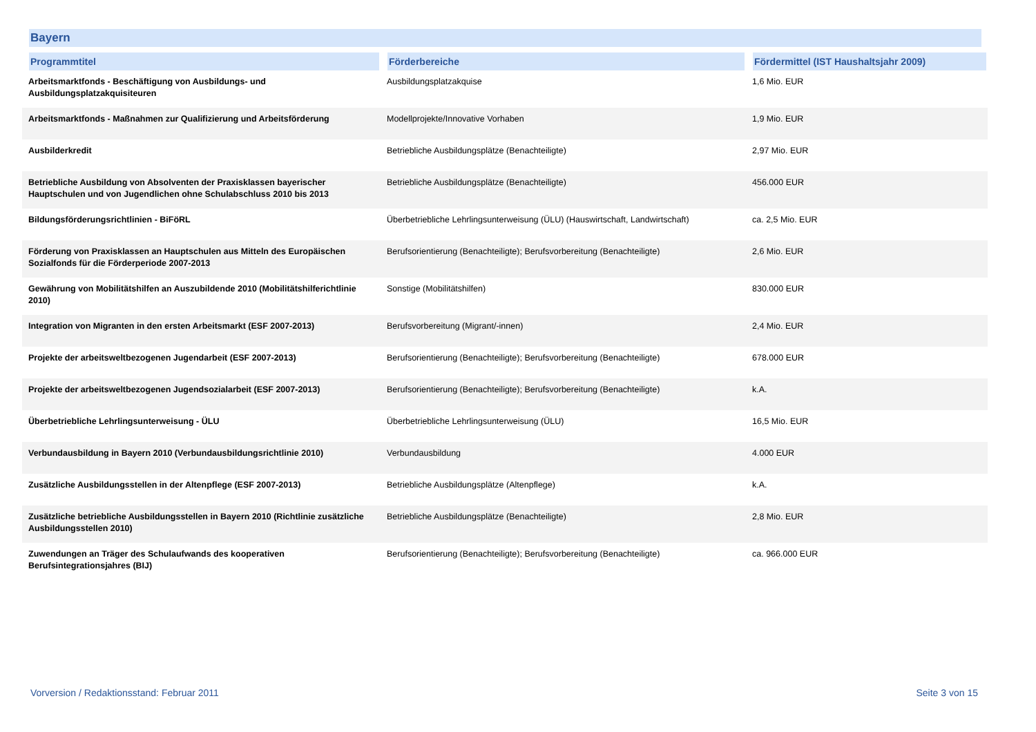Bayern
| Programmtitel | Förderbereiche | Fördermittel (IST Haushaltsjahr 2009) |
| --- | --- | --- |
| Arbeitsmarktfonds - Beschäftigung von Ausbildungs- und Ausbildungsplatzakquisiteuren | Ausbildungsplatzakquise | 1,6 Mio. EUR |
| Arbeitsmarktfonds - Maßnahmen zur Qualifizierung und Arbeitsförderung | Modellprojekte/Innovative Vorhaben | 1,9 Mio. EUR |
| Ausbilderkredit | Betriebliche Ausbildungsplätze (Benachteiligte) | 2,97 Mio. EUR |
| Betriebliche Ausbildung von Absolventen der Praxisklassen bayerischer Hauptschulen und von Jugendlichen ohne Schulabschluss 2010 bis 2013 | Betriebliche Ausbildungsplätze (Benachteiligte) | 456.000 EUR |
| Bildungsförderungsrichtlinien - BiFöRL | Überbetriebliche Lehrlingsunterweisung (ÜLU) (Hauswirtschaft, Landwirtschaft) | ca. 2,5 Mio. EUR |
| Förderung von Praxisklassen an Hauptschulen aus Mitteln des Europäischen Sozialfonds für die Förderperiode 2007-2013 | Berufsorientierung (Benachteiligte); Berufsvorbereitung (Benachteiligte) | 2,6 Mio. EUR |
| Gewährung von Mobilitätshilfen an Auszubildende 2010 (Mobilitätshilferichtlinie 2010) | Sonstige (Mobilitätshilfen) | 830.000 EUR |
| Integration von Migranten in den ersten Arbeitsmarkt (ESF 2007-2013) | Berufsvorbereitung (Migrant/-innen) | 2,4 Mio. EUR |
| Projekte der arbeitsweltbezogenen Jugendarbeit (ESF 2007-2013) | Berufsorientierung (Benachteiligte); Berufsvorbereitung (Benachteiligte) | 678.000 EUR |
| Projekte der arbeitsweltbezogenen Jugendsozialarbeit (ESF 2007-2013) | Berufsorientierung (Benachteiligte); Berufsvorbereitung (Benachteiligte) | k.A. |
| Überbetriebliche Lehrlingsunterweisung - ÜLU | Überbetriebliche Lehrlingsunterweisung (ÜLU) | 16,5 Mio. EUR |
| Verbundausbildung in Bayern 2010 (Verbundausbildungsrichtlinie 2010) | Verbundausbildung | 4.000 EUR |
| Zusätzliche Ausbildungsstellen in der Altenpflege (ESF 2007-2013) | Betriebliche Ausbildungsplätze (Altenpflege) | k.A. |
| Zusätzliche betriebliche Ausbildungsstellen in Bayern 2010 (Richtlinie zusätzliche Ausbildungsstellen 2010) | Betriebliche Ausbildungsplätze (Benachteiligte) | 2,8 Mio. EUR |
| Zuwendungen an Träger des Schulaufwands des kooperativen Berufsintegrationsjahres (BIJ) | Berufsorientierung (Benachteiligte); Berufsvorbereitung (Benachteiligte) | ca. 966.000 EUR |
Vorversion / Redaktionsstand: Februar 2011
Seite 3 von 15